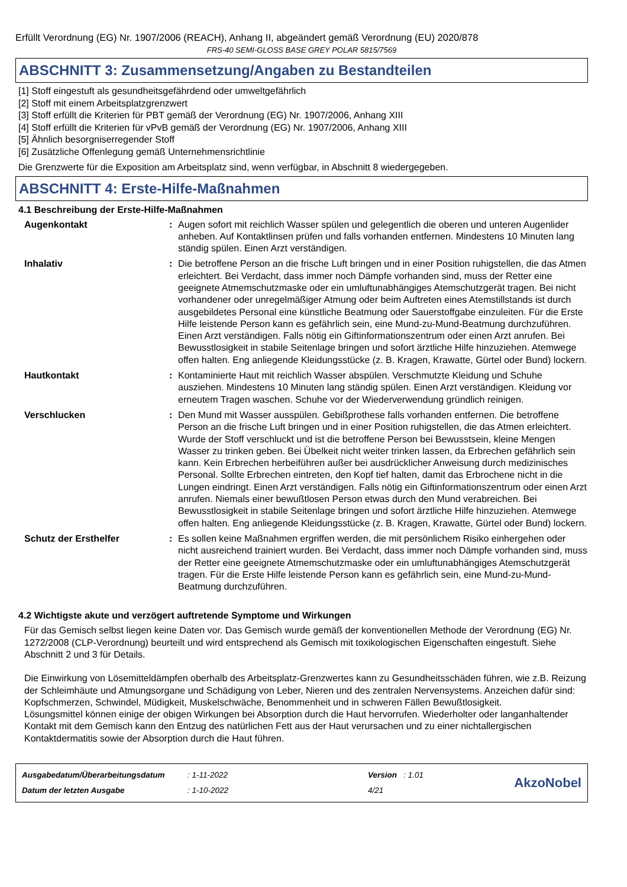Erfüllt Verordnung (EG) Nr. 1907/2006 (REACH), Anhang II, abgeändert gemäß Verordnung (EU) 2020/878
FRS-40 SEMI-GLOSS BASE GREY POLAR 5815/7569
ABSCHNITT 3: Zusammensetzung/Angaben zu Bestandteilen
[1] Stoff eingestuft als gesundheitsgefährdend oder umweltgefährlich
[2] Stoff mit einem Arbeitsplatzgrenzwert
[3] Stoff erfüllt die Kriterien für PBT gemäß der Verordnung (EG) Nr. 1907/2006, Anhang XIII
[4] Stoff erfüllt die Kriterien für vPvB gemäß der Verordnung (EG) Nr. 1907/2006, Anhang XIII
[5] Ähnlich besorgniserregender Stoff
[6] Zusätzliche Offenlegung gemäß Unternehmensrichtlinie
Die Grenzwerte für die Exposition am Arbeitsplatz sind, wenn verfügbar, in Abschnitt 8 wiedergegeben.
ABSCHNITT 4: Erste-Hilfe-Maßnahmen
4.1 Beschreibung der Erste-Hilfe-Maßnahmen
Augenkontakt : Augen sofort mit reichlich Wasser spülen und gelegentlich die oberen und unteren Augenlider anheben. Auf Kontaktlinsen prüfen und falls vorhanden entfernen. Mindestens 10 Minuten lang ständig spülen. Einen Arzt verständigen.
Inhalativ : Die betroffene Person an die frische Luft bringen und in einer Position ruhigstellen, die das Atmen erleichtert. Bei Verdacht, dass immer noch Dämpfe vorhanden sind, muss der Retter eine geeignete Atmemschutzmaske oder ein umluftunabhängiges Atemschutzgerät tragen. Bei nicht vorhandener oder unregelmäßiger Atmung oder beim Auftreten eines Atemstillstands ist durch ausgebildetes Personal eine künstliche Beatmung oder Sauerstoffgabe einzuleiten. Für die Erste Hilfe leistende Person kann es gefährlich sein, eine Mund-zu-Mund-Beatmung durchzuführen. Einen Arzt verständigen. Falls nötig ein Giftinformationszentrum oder einen Arzt anrufen. Bei Bewusstlosigkeit in stabile Seitenlage bringen und sofort ärztliche Hilfe hinzuziehen. Atemwege offen halten. Eng anliegende Kleidungsstücke (z. B. Kragen, Krawatte, Gürtel oder Bund) lockern.
Hautkontakt : Kontaminierte Haut mit reichlich Wasser abspülen. Verschmutzte Kleidung und Schuhe ausziehen. Mindestens 10 Minuten lang ständig spülen. Einen Arzt verständigen. Kleidung vor erneutem Tragen waschen. Schuhe vor der Wiederverwendung gründlich reinigen.
Verschlucken : Den Mund mit Wasser ausspülen. Gebißprothese falls vorhanden entfernen. Die betroffene Person an die frische Luft bringen und in einer Position ruhigstellen, die das Atmen erleichtert. Wurde der Stoff verschluckt und ist die betroffene Person bei Bewusstsein, kleine Mengen Wasser zu trinken geben. Bei Übelkeit nicht weiter trinken lassen, da Erbrechen gefährlich sein kann. Kein Erbrechen herbeiführen außer bei ausdrücklicher Anweisung durch medizinisches Personal. Sollte Erbrechen eintreten, den Kopf tief halten, damit das Erbrochene nicht in die Lungen eindringt. Einen Arzt verständigen. Falls nötig ein Giftinformationszentrum oder einen Arzt anrufen. Niemals einer bewußtlosen Person etwas durch den Mund verabreichen. Bei Bewusstlosigkeit in stabile Seitenlage bringen und sofort ärztliche Hilfe hinzuziehen. Atemwege offen halten. Eng anliegende Kleidungsstücke (z. B. Kragen, Krawatte, Gürtel oder Bund) lockern.
Schutz der Ersthelfer : Es sollen keine Maßnahmen ergriffen werden, die mit persönlichem Risiko einhergehen oder nicht ausreichend trainiert wurden. Bei Verdacht, dass immer noch Dämpfe vorhanden sind, muss der Retter eine geeignete Atmemschutzmaske oder ein umluftunabhängiges Atemschutzgerät tragen. Für die Erste Hilfe leistende Person kann es gefährlich sein, eine Mund-zu-Mund-Beatmung durchzuführen.
4.2 Wichtigste akute und verzögert auftretende Symptome und Wirkungen
Für das Gemisch selbst liegen keine Daten vor. Das Gemisch wurde gemäß der konventionellen Methode der Verordnung (EG) Nr. 1272/2008 (CLP-Verordnung) beurteilt und wird entsprechend als Gemisch mit toxikologischen Eigenschaften eingestuft. Siehe Abschnitt 2 und 3 für Details.
Die Einwirkung von Lösemitteldämpfen oberhalb des Arbeitsplatz-Grenzwertes kann zu Gesundheitsschäden führen, wie z.B. Reizung der Schleimhäute und Atmungsorgane und Schädigung von Leber, Nieren und des zentralen Nervensystems. Anzeichen dafür sind: Kopfschmerzen, Schwindel, Müdigkeit, Muskelschwäche, Benommenheit und in schweren Fällen Bewußtlosigkeit.
Lösungsmittel können einige der obigen Wirkungen bei Absorption durch die Haut hervorrufen. Wiederholter oder langanhaltender Kontakt mit dem Gemisch kann den Entzug des natürlichen Fett aus der Haut verursachen und zu einer nichtallergischen Kontaktdermatitis sowie der Absorption durch die Haut führen.
Ausgabedatum/Überarbeitungsdatum
Datum der letzten Ausgabe
: 1-11-2022
: 1-10-2022
Version : 1.01
4/21
AkzoNobel